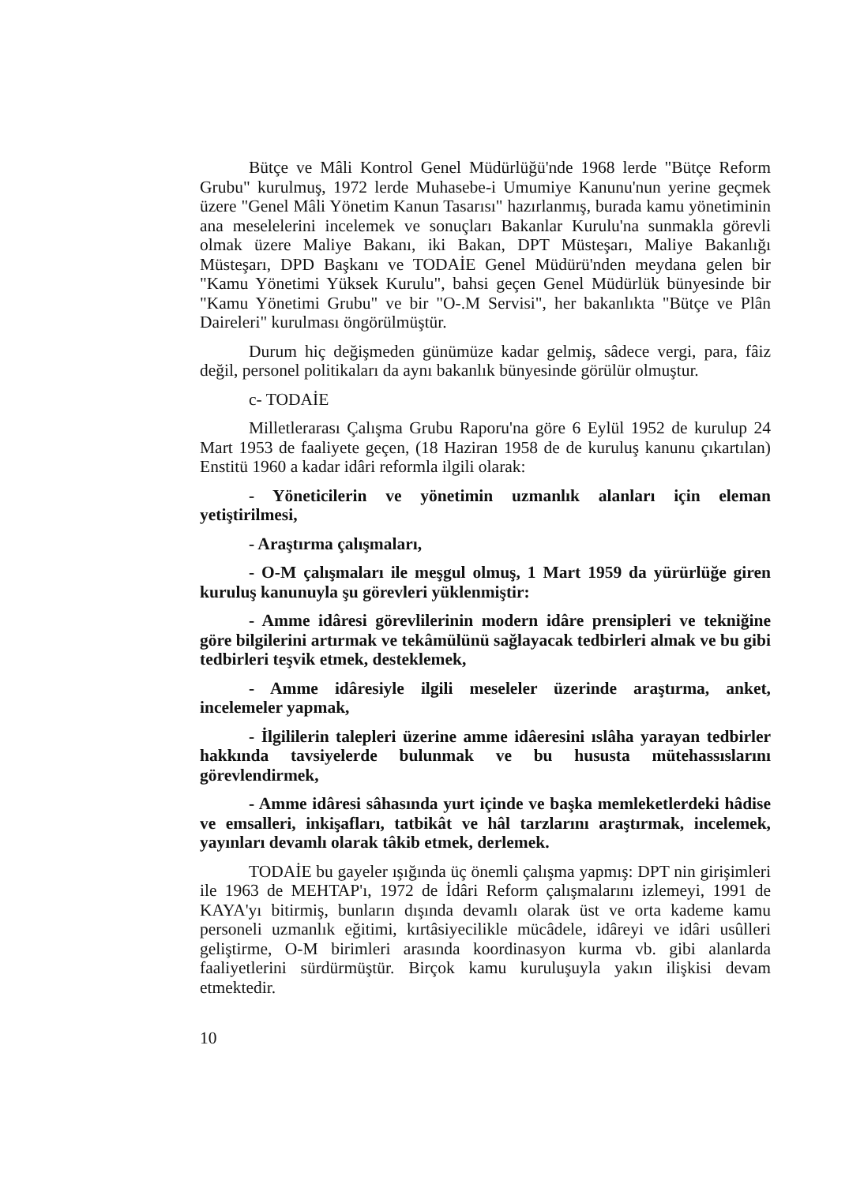Bütçe ve Mâli Kontrol Genel Müdürlüğü'nde 1968 lerde "Bütçe Reform Grubu" kurulmuş, 1972 lerde Muhasebe-i Umumiye Kanunu'nun yerine geçmek üzere "Genel Mâli Yönetim Kanun Tasarısı" hazırlanmış, burada kamu yönetiminin ana meselelerini incelemek ve sonuçları Bakanlar Kurulu'na sunmakla görevli olmak üzere Maliye Bakanı, iki Bakan, DPT Müsteşarı, Maliye Bakanlığı Müsteşarı, DPD Başkanı ve TODAİE Genel Müdürü'nden meydana gelen bir "Kamu Yönetimi Yüksek Kurulu", bahsi geçen Genel Müdürlük bünyesinde bir "Kamu Yönetimi Grubu" ve bir "O-.M Servisi", her bakanlıkta "Bütçe ve Plân Daireleri" kurulması öngörülmüştür.
Durum hiç değişmeden günümüze kadar gelmiş, sâdece vergi, para, fâiz değil, personel politikaları da aynı bakanlık bünyesinde görülür olmuştur.
c- TODAİE
Milletlerarası Çalışma Grubu Raporu'na göre 6 Eylül 1952 de kurulup 24 Mart 1953 de faaliyete geçen, (18 Haziran 1958 de de kuruluş kanunu çıkartılan) Enstitü 1960 a kadar idâri reformla ilgili olarak:
- Yöneticilerin ve yönetimin uzmanlık alanları için eleman yetiştirilmesi,
- Araştırma çalışmaları,
- O-M çalışmaları ile meşgul olmuş, 1 Mart 1959 da yürürlüğe giren kuruluş kanunuyla şu görevleri yüklenmiştir:
- Amme idâresi görevlilerinin modern idâre prensipleri ve tekniğine göre bilgilerini artırmak ve tekâmülünü sağlayacak tedbirleri almak ve bu gibi tedbirleri teşvik etmek, desteklemek,
- Amme idâresiyle ilgili meseleler üzerinde araştırma, anket, incelemeler yapmak,
- İlgililerin talepleri üzerine amme idâeresini ıslâha yarayan tedbirler hakkında tavsiyelerde bulunmak ve bu hususta mütehassıslarını görevlendirmek,
- Amme idâresi sâhasında yurt içinde ve başka memleketlerdeki hâdise ve emsalleri, inkişafları, tatbikât ve hâl tarzlarını araştırmak, incelemek, yayınları devamlı olarak tâkib etmek, derlemek.
TODAİE bu gayeler ışığında üç önemli çalışma yapmış: DPT nin girişimleri ile 1963 de MEHTAP'ı, 1972 de İdâri Reform çalışmalarını izlemeyi, 1991 de KAYA'yı bitirmiş, bunların dışında devamlı olarak üst ve orta kademe kamu personeli uzmanlık eğitimi, kırtâsiyecilikle mücâdele, idâreyi ve idâri usûlleri geliştirme, O-M birimleri arasında koordinasyon kurma vb. gibi alanlarda faaliyetlerini sürdürmüştür. Birçok kamu kuruluşuyla yakın ilişkisi devam etmektedir.
10